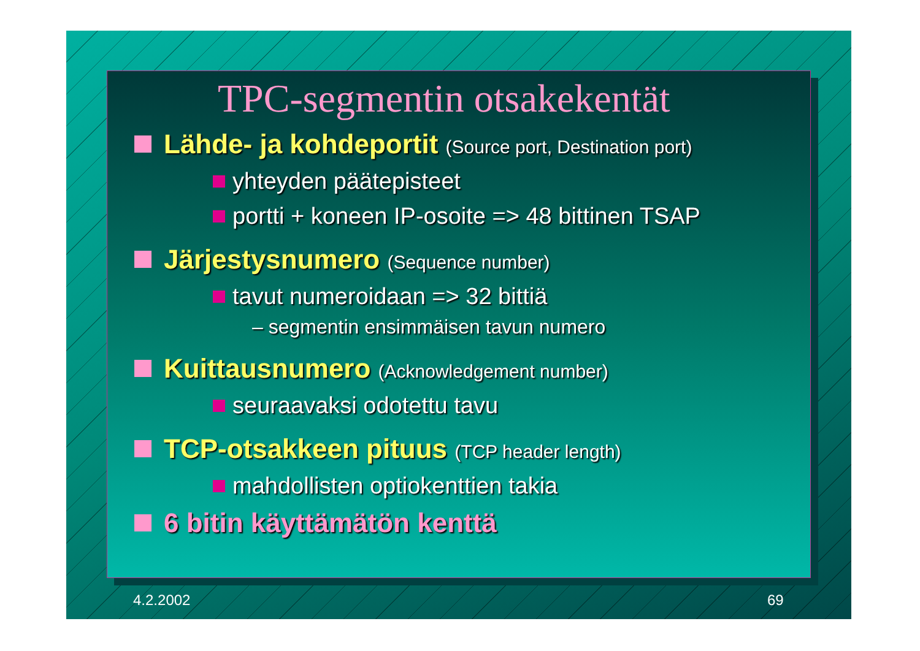TPC-segmentin otsakekentät
Lähde- ja kohdeportit (Source port, Destination port)
yhteyden päätepisteet
portti + koneen IP-osoite => 48 bittinen TSAP
Järjestysnumero (Sequence number)
tavut numeroidaan => 32 bittiä
– segmentin ensimmäisen tavun numero
Kuittausnumero (Acknowledgement number)
seuraavaksi odotettu tavu
TCP-otsakkeen pituus (TCP header length)
mahdollisten optiokenttien takia
6 bitin käyttämätön kenttä
4.2.2002 69